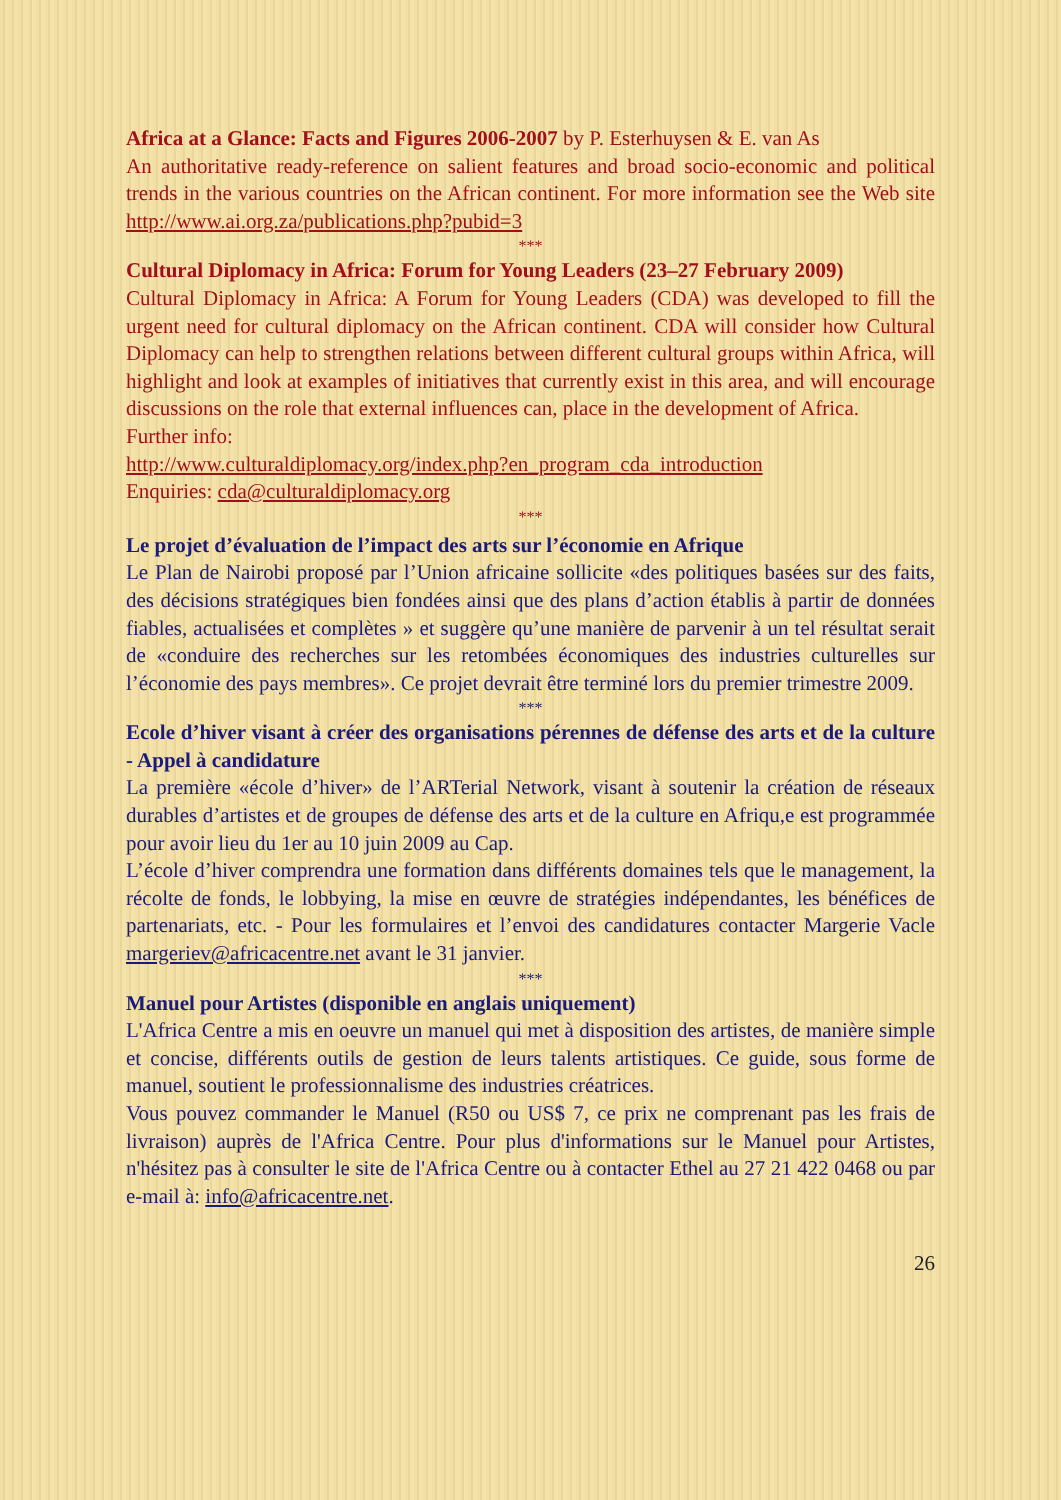Africa at a Glance: Facts and Figures 2006-2007 by P. Esterhuysen & E. van As
An authoritative ready-reference on salient features and broad socio-economic and political trends in the various countries on the African continent. For more information see the Web site http://www.ai.org.za/publications.php?pubid=3
***
Cultural Diplomacy in Africa: Forum for Young Leaders (23–27 February 2009)
Cultural Diplomacy in Africa: A Forum for Young Leaders (CDA) was developed to fill the urgent need for cultural diplomacy on the African continent. CDA will consider how Cultural Diplomacy can help to strengthen relations between different cultural groups within Africa, will highlight and look at examples of initiatives that currently exist in this area, and will encourage discussions on the role that external influences can, place in the development of Africa.
Further info:
http://www.culturaldiplomacy.org/index.php?en_program_cda_introduction
Enquiries: cda@culturaldiplomacy.org
***
Le projet d’évaluation de l’impact des arts sur l’économie en Afrique
Le Plan de Nairobi proposé par l’Union africaine sollicite «des politiques basées sur des faits, des décisions stratégiques bien fondées ainsi que des plans d’action établis à partir de données fiables, actualisées et complètes » et suggère qu’une manière de parvenir à un tel résultat serait de «conduire des recherches sur les retombées économiques des industries culturelles sur l’économie des pays membres». Ce projet devrait être terminé lors du premier trimestre 2009.
***
Ecole d’hiver visant à créer des organisations pérennes de défense des arts et de la culture - Appel à candidature
La première «école d’hiver» de l’ARTerial Network, visant à soutenir la création de réseaux durables d’artistes et de groupes de défense des arts et de la culture en Afriqu,e est programmée pour avoir lieu du 1er au 10 juin 2009 au Cap.
L’école d’hiver comprendra une formation dans différents domaines tels que le management, la récolte de fonds, le lobbying, la mise en œuvre de stratégies indépendantes, les bénéfices de partenariats, etc. - Pour les formulaires et l’envoi des candidatures contacter Margerie Vacle margeriev@africacentre.net avant le 31 janvier.
***
Manuel pour Artistes (disponible en anglais uniquement)
L'Africa Centre a mis en oeuvre un manuel qui met à disposition des artistes, de manière simple et concise, différents outils de gestion de leurs talents artistiques. Ce guide, sous forme de manuel, soutient le professionnalisme des industries créatrices.
Vous pouvez commander le Manuel (R50 ou US$ 7, ce prix ne comprenant pas les frais de livraison) auprès de l'Africa Centre. Pour plus d'informations sur le Manuel pour Artistes, n'hésitez pas à consulter le site de l'Africa Centre ou à contacter Ethel au 27 21 422 0468 ou par e-mail à: info@africacentre.net.
26